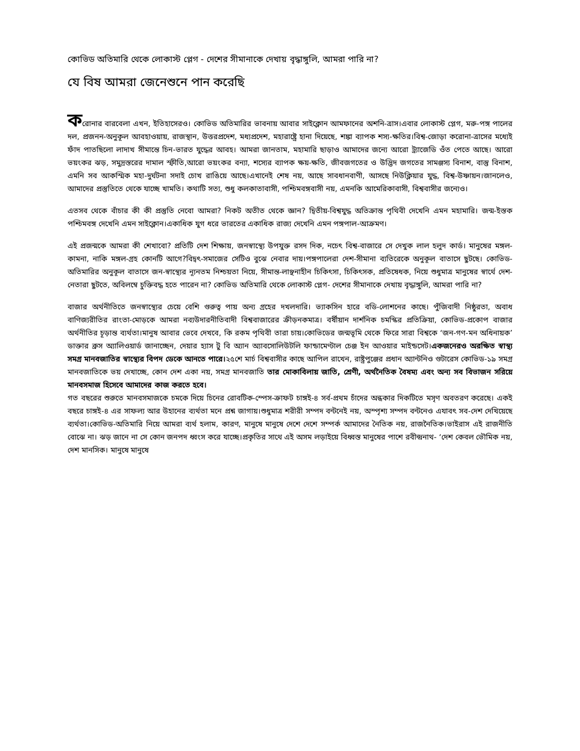কোভিড অতিমারি থেকে লোকাস্ট প্লেগ - দেশের সীমানাকে দেখায় বৃদ্ধাঙ্গুলি, আমরা পারি না?
যে বিষ আমরা জেনেশুনে পান করেছি
করোনার বারবেলা এখন, ইতিহাসেরও। কোভিড অতিমারির ভাবনায় আবার সাইক্লোন আমফানের অশনি-ত্রাস।এবার লোকাস্ট প্লেগ, মরু-পঙ্গ পালের দল, প্রজনন-অনুকূল আবহাওয়ায়, রাজস্থান, উত্তরপ্রদেশ, মধ্যপ্রদেশ, মহারাষ্ট্রে হানা দিয়েছে, শঙ্কা ব্যাপক শস্য-ক্ষতির।বিশ্ব-জোড়া করোনা-ত্রাসের মধ্যেই ফাঁদ পাতছিলো লাদাখ সীমান্তে চিন-ভারত যুদ্ধের আবহ। আমরা জানতাম, মহামারি ছাড়াও আমাদের জন্যে আরো ট্র্যাজেডি ওঁত পেতে আছে। আরো ভয়ংকর ঝড়, সমুদ্রস্তরের দামাল স্ফীতি,আরো ভয়ংকর বন্যা, শস্যের ব্যাপক ক্ষয়-ক্ষতি, জীবজগতের ও উদ্ভিদ জগতের সামঞ্জস্য বিনাশ, বাস্তু বিনাশ, এমনি সব আকস্মিক মহা-দুর্ঘটনা সদাই চোখ রাঙিয়ে আছে।এখানেই শেষ নয়, আছে সাবধানবাণী, আসছে নিউক্লিয়ার যুদ্ধ, বিশ্ব-উষ্ণায়ন।জানলেও, আমাদের প্রস্তুতিতে থেকে যাচ্ছে খামতি। কথাটি সত্য, শুধু কলকাতাবাসী, পশ্চিমবঙ্গবাসী নয়, এমনকি আমেরিকাবাসী, বিশ্ববাসীর জন্যেও।
এতসব থেকে বাঁচার কী কী প্রস্তুতি নেবো আমরা? নিকট অতীত থেকে জ্ঞান? দ্বিতীয়-বিশ্বযুদ্ধ অতিক্রান্ত পৃথিবী দেখেনি এমন মহামারি। জন্ম-ইস্তক পশ্চিমবঙ্গ দেখেনি এমন সাইক্লোন।একাধিক যুগ ধরে ভারতের একাধিক রাজ্য দেখেনি এমন পঙ্গপাল-আক্রমণ।
এই প্রজন্মকে আমরা কী শেখাবো? প্রতিটি দেশ শিক্ষায়, জনস্বাস্থ্যে উপযুক্ত রসদ দিক, নচেৎ বিশ্ব-বাজারে সে দেখুক লাল হলুদ কার্ড। মানুষের মঙ্গল-কামনা, নাকি মঙ্গল-গ্রহ কোনটি আগে?বিদ্বৎ-সমাজের সেটিও বুঝে নেবার দায়।পঙ্গপালেরা দেশ-সীমানা ব্যতিরেকে অনুকূল বাতাসে ছুটছে। কোভিড-অতিমারির অনুকূল বাতাসে জন-স্বাস্থ্যের ন্যূনতম নিশ্চয়তা নিয়ে, সীমান্ত-লাঞ্ছনাহীন চিকিৎসা, চিকিৎসক, প্রতিষেধক, নিয়ে শুধুমাত্র মানুষের স্বার্থে দেশ-নেতারা ছুটতে, অবিলম্বে চুক্তিবদ্ধ হতে পারেন না? কোভিড অতিমারি থেকে লোকাস্ট প্লেগ- দেশের সীমানাকে দেখায় বৃদ্ধাঙ্গুলি, আমরা পারি না?
বাজার অর্থনীতিতে জনস্বাস্থ্যের চেয়ে বেশি গুরুত্ব পায় অন্য গ্রহের দখলদারি। ভ্যাকসিন হারে বডি-লোশনের কাছে। পুঁজিবাদী নিষ্ঠুরতা, অবাধ বাণিজ্যরীতির রাংতা-মোড়কে আমরা নব্যউদারনীতিবাদী বিশ্ববাজারের ক্রীড়নকমাত্র। বর্ষীয়ান দার্শনিক চমস্কির প্রতিক্রিয়া, কোভিড-প্রকোপ বাজার অর্থনীতির চূড়ান্ত ব্যর্থতা।মানুষ আবার ভেবে দেখবে, কি রকম পৃথিবী তারা চায়।কোভিডের জন্মভূমি থেকে ফিরে সারা বিশ্বকে ‘জন-গণ-মন অধিনায়ক’ ডাক্তার ব্রুস অ্যালিওয়ার্ড জানাচ্ছেন, দেয়ার হ্যাস টু বি অ্যান অ্যাবসোলিউটলি ফান্ডামেণ্টাল চেঞ্জ ইন আওয়ার মাইন্ডসেট।একজনেরও অরক্ষিত স্বাস্থ্য সমগ্র মানবজাতির স্বাস্থ্যের বিপদ ডেকে আনতে পারে।২৫শে মার্চ বিশ্ববাসীর কাছে আপিল রাখেন, রাষ্ট্রপুঞ্জের প্রধান অ্যান্টনিও গুটারেস কোভিড-১৯ সমগ্র মানবজাতিকে ভয় দেখাচ্ছে, কোন দেশ একা নয়, সমগ্র মানবজাতি তার মোকাবিলায় জাতি, শ্রেণী, অর্থনৈতিক বৈষম্য এবং অন্য সব বিভাজন সরিয়ে মানবসমাজ হিসেবে আমাদের কাজ করতে হবে।
গত বছরের শুরুতে মানবসমাজকে চমকে দিয়ে চিনের রোবটিক-স্পেস-ক্রাফট চাঙ্গই-৪ সর্ব-প্রথম চাঁদের অন্ধকার দিকটিতে মসৃণ অবতরণ করেছে। একই বছরে চাঙ্গই-৪ এর সাফল্য আর উহানের ব্যর্থতা মনে প্রশ্ন জাগায়।শুধুমাত্র শরীরী সম্পদ বন্টনেই নয়, অস্পৃশ্য সম্পদ বন্টনেও এযাবৎ সব-দেশ দেখিয়েছে ব্যর্থতা।কোভিড-অতিমারি নিয়ে আমরা ব্যর্থ হলাম, কারণ, মানুষে মানুষে দেশে দেশে সম্পর্ক আমাদের নৈতিক নয়, রাজনৈতিক।ভাইরাস এই রাজনীতি বোঝে না। ঝড় জানে না সে কোন জনপদ ধ্বংস করে যাচ্ছে।প্রকৃতির সাথে এই অসম লড়াইয়ে বিধ্বস্ত মানুষের পাশে রবীন্দ্রনাথ- ‘দেশ কেবল ভৌমিক নয়, দেশ মানসিক। মানুষে মানুষে